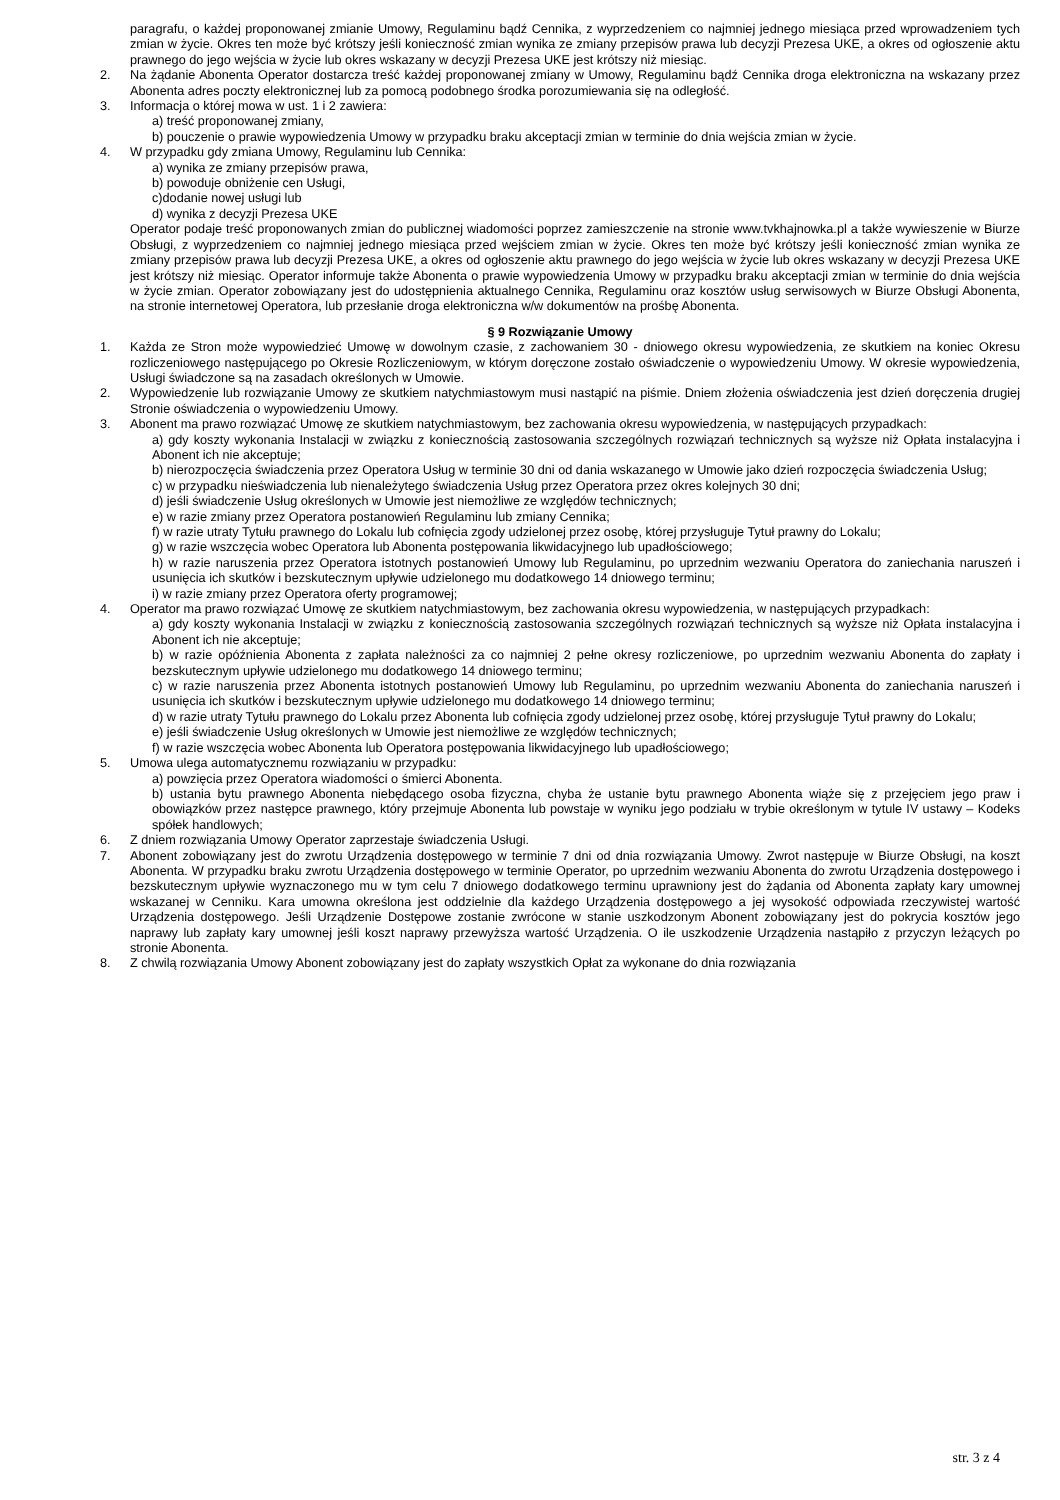paragrafu, o każdej proponowanej zmianie Umowy, Regulaminu bądź Cennika, z wyprzedzeniem co najmniej jednego miesiąca przed wprowadzeniem tych zmian w życie. Okres ten może być krótszy jeśli konieczność zmian wynika ze zmiany przepisów prawa lub decyzji Prezesa UKE, a okres od ogłoszenie aktu prawnego do jego wejścia w życie lub okres wskazany w decyzji Prezesa UKE jest krótszy niż miesiąc.
2. Na żądanie Abonenta Operator dostarcza treść każdej proponowanej zmiany w Umowy, Regulaminu bądź Cennika droga elektroniczna na wskazany przez Abonenta adres poczty elektronicznej lub za pomocą podobnego środka porozumiewania się na odległość.
3. Informacja o której mowa w ust. 1 i 2 zawiera:
a) treść proponowanej zmiany,
b) pouczenie o prawie wypowiedzenia Umowy w przypadku braku akceptacji zmian w terminie do dnia wejścia zmian w życie.
4. W przypadku gdy zmiana Umowy, Regulaminu lub Cennika:
a) wynika ze zmiany przepisów prawa,
b) powoduje obniżenie cen Usługi,
c)dodanie nowej usługi lub
d) wynika z decyzji Prezesa UKE
Operator podaje treść proponowanych zmian do publicznej wiadomości poprzez zamieszczenie na stronie www.tvkhajnowka.pl a także wywieszenie w Biurze Obsługi, z wyprzedzeniem co najmniej jednego miesiąca przed wejściem zmian w życie. Okres ten może być krótszy jeśli konieczność zmian wynika ze zmiany przepisów prawa lub decyzji Prezesa UKE, a okres od ogłoszenie aktu prawnego do jego wejścia w życie lub okres wskazany w decyzji Prezesa UKE jest krótszy niż miesiąc. Operator informuje także Abonenta o prawie wypowiedzenia Umowy w przypadku braku akceptacji zmian w terminie do dnia wejścia w życie zmian. Operator zobowiązany jest do udostępnienia aktualnego Cennika, Regulaminu oraz kosztów usług serwisowych w Biurze Obsługi Abonenta, na stronie internetowej Operatora, lub przesłanie droga elektroniczna w/w dokumentów na prośbę Abonenta.
§ 9 Rozwiązanie Umowy
1. Każda ze Stron może wypowiedzieć Umowę w dowolnym czasie, z zachowaniem 30 - dniowego okresu wypowiedzenia, ze skutkiem na koniec Okresu rozliczeniowego następującego po Okresie Rozliczeniowym, w którym doręczone zostało oświadczenie o wypowiedzeniu Umowy. W okresie wypowiedzenia, Usługi świadczone są na zasadach określonych w Umowie.
2. Wypowiedzenie lub rozwiązanie Umowy ze skutkiem natychmiastowym musi nastąpić na piśmie. Dniem złożenia oświadczenia jest dzień doręczenia drugiej Stronie oświadczenia o wypowiedzeniu Umowy.
3. Abonent ma prawo rozwiązać Umowę ze skutkiem natychmiastowym, bez zachowania okresu wypowiedzenia, w następujących przypadkach:
a) gdy koszty wykonania Instalacji w związku z koniecznością zastosowania szczególnych rozwiązań technicznych są wyższe niż Opłata instalacyjna i Abonent ich nie akceptuje;
b) nierozpoczęcia świadczenia przez Operatora Usług w terminie 30 dni od dania wskazanego w Umowie jako dzień rozpoczęcia świadczenia Usług;
c) w przypadku nieświadczenia lub nienależytego świadczenia Usług przez Operatora przez okres kolejnych 30 dni;
d) jeśli świadczenie Usług określonych w Umowie jest niemożliwe ze względów technicznych;
e) w razie zmiany przez Operatora postanowień Regulaminu lub zmiany Cennika;
f) w razie utraty Tytułu prawnego do Lokalu lub cofnięcia zgody udzielonej przez osobę, której przysługuje Tytuł prawny do Lokalu;
g) w razie wszczęcia wobec Operatora lub Abonenta postępowania likwidacyjnego lub upadłościowego;
h) w razie naruszenia przez Operatora istotnych postanowień Umowy lub Regulaminu, po uprzednim wezwaniu Operatora do zaniechania naruszeń i usunięcia ich skutków i bezskutecznym upływie udzielonego mu dodatkowego 14 dniowego terminu;
i) w razie zmiany przez Operatora oferty programowej;
4. Operator ma prawo rozwiązać Umowę ze skutkiem natychmiastowym, bez zachowania okresu wypowiedzenia, w następujących przypadkach:
a) gdy koszty wykonania Instalacji w związku z koniecznością zastosowania szczególnych rozwiązań technicznych są wyższe niż Opłata instalacyjna i Abonent ich nie akceptuje;
b) w razie opóźnienia Abonenta z zapłata należności za co najmniej 2 pełne okresy rozliczeniowe, po uprzednim wezwaniu Abonenta do zapłaty i bezskutecznym upływie udzielonego mu dodatkowego 14 dniowego terminu;
c) w razie naruszenia przez Abonenta istotnych postanowień Umowy lub Regulaminu, po uprzednim wezwaniu Abonenta do zaniechania naruszeń i usunięcia ich skutków i bezskutecznym upływie udzielonego mu dodatkowego 14 dniowego terminu;
d) w razie utraty Tytułu prawnego do Lokalu przez Abonenta lub cofnięcia zgody udzielonej przez osobę, której przysługuje Tytuł prawny do Lokalu;
e) jeśli świadczenie Usług określonych w Umowie jest niemożliwe ze względów technicznych;
f) w razie wszczęcia wobec Abonenta lub Operatora postępowania likwidacyjnego lub upadłościowego;
5. Umowa ulega automatycznemu rozwiązaniu w przypadku:
a) powzięcia przez Operatora wiadomości o śmierci Abonenta.
b) ustania bytu prawnego Abonenta niebędącego osoba fizyczna, chyba że ustanie bytu prawnego Abonenta wiąże się z przejęciem jego praw i obowiązków przez następce prawnego, który przejmuje Abonenta lub powstaje w wyniku jego podziału w trybie określonym w tytule IV ustawy – Kodeks spółek handlowych;
6. Z dniem rozwiązania Umowy Operator zaprzestaje świadczenia Usługi.
7. Abonent zobowiązany jest do zwrotu Urządzenia dostępowego w terminie 7 dni od dnia rozwiązania Umowy. Zwrot następuje w Biurze Obsługi, na koszt Abonenta. W przypadku braku zwrotu Urządzenia dostępowego w terminie Operator, po uprzednim wezwaniu Abonenta do zwrotu Urządzenia dostępowego i bezskutecznym upływie wyznaczonego mu w tym celu 7 dniowego dodatkowego terminu uprawniony jest do żądania od Abonenta zapłaty kary umownej wskazanej w Cenniku. Kara umowna określona jest oddzielnie dla każdego Urządzenia dostępowego a jej wysokość odpowiada rzeczywistej wartość Urządzenia dostępowego. Jeśli Urządzenie Dostępowe zostanie zwrócone w stanie uszkodzonym Abonent zobowiązany jest do pokrycia kosztów jego naprawy lub zapłaty kary umownej jeśli koszt naprawy przewyższa wartość Urządzenia. O ile uszkodzenie Urządzenia nastąpiło z przyczyn leżących po stronie Abonenta.
8. Z chwilą rozwiązania Umowy Abonent zobowiązany jest do zapłaty wszystkich Opłat za wykonane do dnia rozwiązania
str. 3 z 4